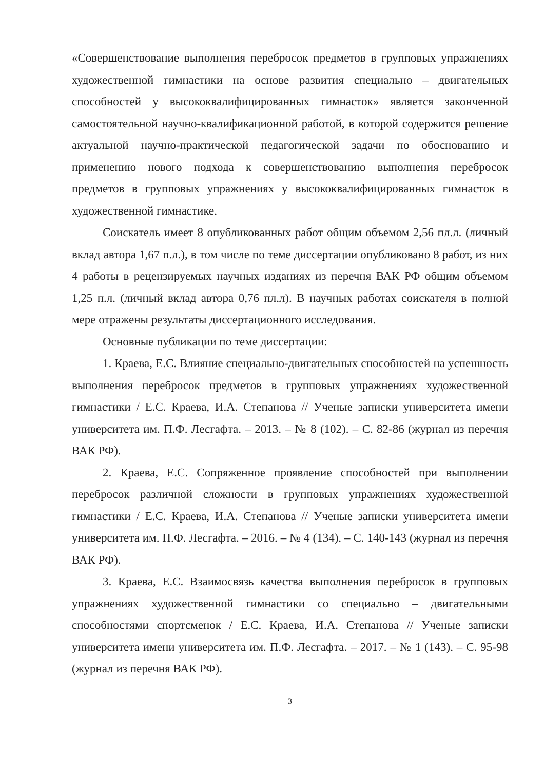«Совершенствование выполнения перебросок предметов в групповых упражнениях художественной гимнастики на основе развития специально – двигательных способностей у высококвалифицированных гимнасток» является законченной самостоятельной научно-квалификационной работой, в которой содержится решение актуальной научно-практической педагогической задачи по обоснованию и применению нового подхода к совершенствованию выполнения перебросок предметов в групповых упражнениях у высококвалифицированных гимнасток в художественной гимнастике.
Соискатель имеет 8 опубликованных работ общим объемом 2,56 пл.л. (личный вклад автора 1,67 п.л.), в том числе по теме диссертации опубликовано 8 работ, из них 4 работы в рецензируемых научных изданиях из перечня ВАК РФ общим объемом 1,25 п.л. (личный вклад автора 0,76 пл.л). В научных работах соискателя в полной мере отражены результаты диссертационного исследования.
Основные публикации по теме диссертации:
1. Краева, Е.С. Влияние специально-двигательных способностей на успешность выполнения перебросок предметов в групповых упражнениях художественной гимнастики / Е.С. Краева, И.А. Степанова // Ученые записки университета имени университета им. П.Ф. Лесгафта. – 2013. – № 8 (102). – С. 82-86 (журнал из перечня ВАК РФ).
2. Краева, Е.С. Сопряженное проявление способностей при выполнении перебросок различной сложности в групповых упражнениях художественной гимнастики / Е.С. Краева, И.А. Степанова // Ученые записки университета имени университета им. П.Ф. Лесгафта. – 2016. – № 4 (134). – С. 140-143 (журнал из перечня ВАК РФ).
3. Краева, Е.С. Взаимосвязь качества выполнения перебросок в групповых упражнениях художественной гимнастики со специально – двигательными способностями спортсменок / Е.С. Краева, И.А. Степанова // Ученые записки университета имени университета им. П.Ф. Лесгафта. – 2017. – № 1 (143). – С. 95-98 (журнал из перечня ВАК РФ).
3